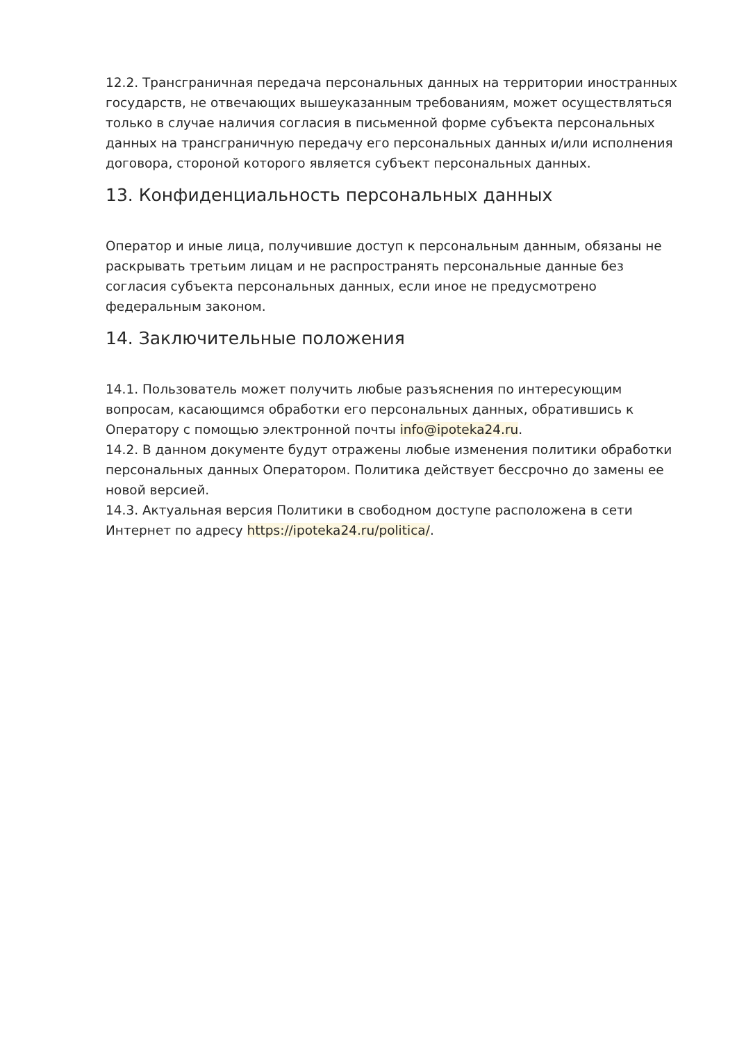12.2. Трансграничная передача персональных данных на территории иностранных государств, не отвечающих вышеуказанным требованиям, может осуществляться только в случае наличия согласия в письменной форме субъекта персональных данных на трансграничную передачу его персональных данных и/или исполнения договора, стороной которого является субъект персональных данных.
13. Конфиденциальность персональных данных
Оператор и иные лица, получившие доступ к персональным данным, обязаны не раскрывать третьим лицам и не распространять персональные данные без согласия субъекта персональных данных, если иное не предусмотрено федеральным законом.
14. Заключительные положения
14.1. Пользователь может получить любые разъяснения по интересующим вопросам, касающимся обработки его персональных данных, обратившись к Оператору с помощью электронной почты info@ipoteka24.ru.
14.2. В данном документе будут отражены любые изменения политики обработки персональных данных Оператором. Политика действует бессрочно до замены ее новой версией.
14.3. Актуальная версия Политики в свободном доступе расположена в сети Интернет по адресу https://ipoteka24.ru/politica/.